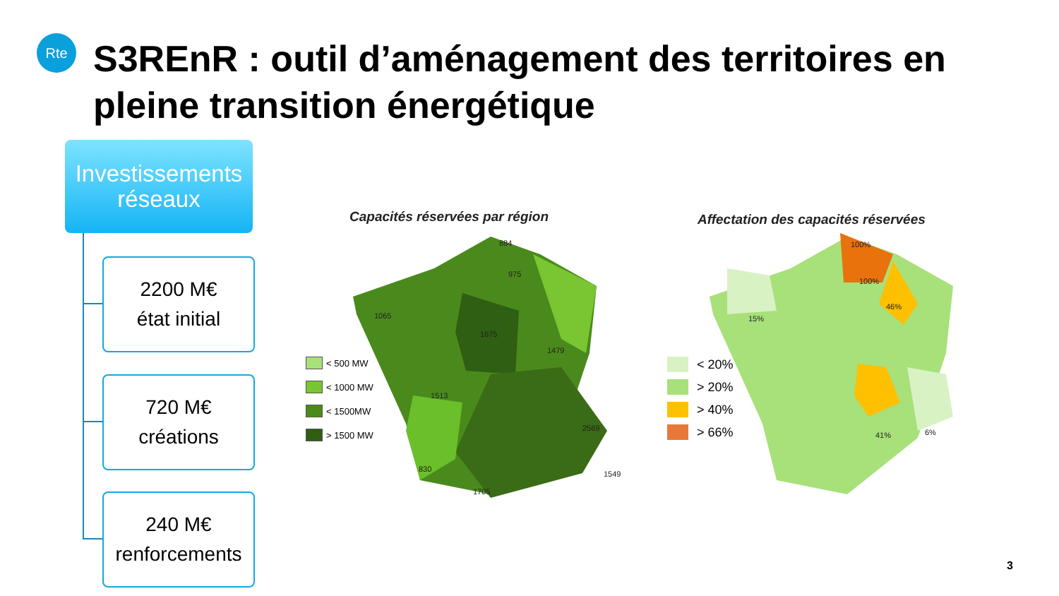Rte
S3REnR : outil d’aménagement des territoires en pleine transition énergétique
Investissements
réseaux
2200 M€
état initial
720 M€
créations
240 M€
renforcements
Capacités réservées par région
Affectation des capacités réservées
884
975
1065
1675
1479
1513
2569
1705
830
1549
< 500 MW
< 1000 MW
< 1500MW
> 1500 MW
100%
100%
46%
41%
6%
15%
< 20%
> 20%
> 40%
> 66%
3